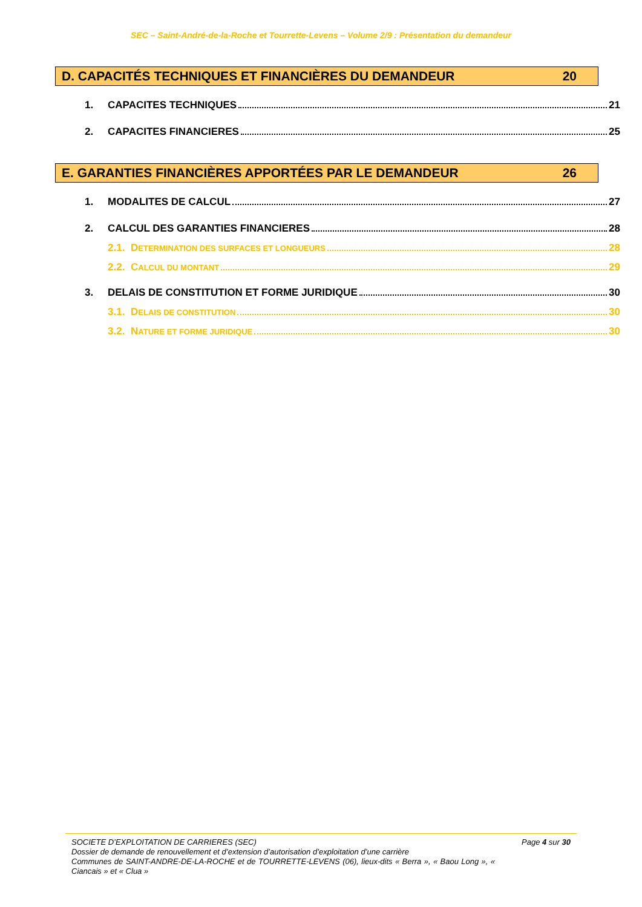SEC – Saint-André-de-la-Roche et Tourrette-Levens – Volume 2/9 : Présentation du demandeur
D. CAPACITÉS TECHNIQUES ET FINANCIÈRES DU DEMANDEUR 20
1. CAPACITES TECHNIQUES 21
2. CAPACITES FINANCIERES 25
E. GARANTIES FINANCIÈRES APPORTÉES PAR LE DEMANDEUR 26
1. MODALITES DE CALCUL 27
2. CALCUL DES GARANTIES FINANCIERES 28
2.1. DETERMINATION DES SURFACES ET LONGUEURS 28
2.2. CALCUL DU MONTANT 29
3. DELAIS DE CONSTITUTION ET FORME JURIDIQUE 30
3.1. DELAIS DE CONSTITUTION 30
3.2. NATURE ET FORME JURIDIQUE 30
SOCIETE D’EXPLOITATION DE CARRIERES (SEC) Page 4 sur 30
Dossier de demande de renouvellement et d’extension d’autorisation d’exploitation d’une carrière
Communes de SAINT-ANDRE-DE-LA-ROCHE et de TOURRETTE-LEVENS (06), lieux-dits « Berra », « Baou Long », « Ciancais » et « Clua »